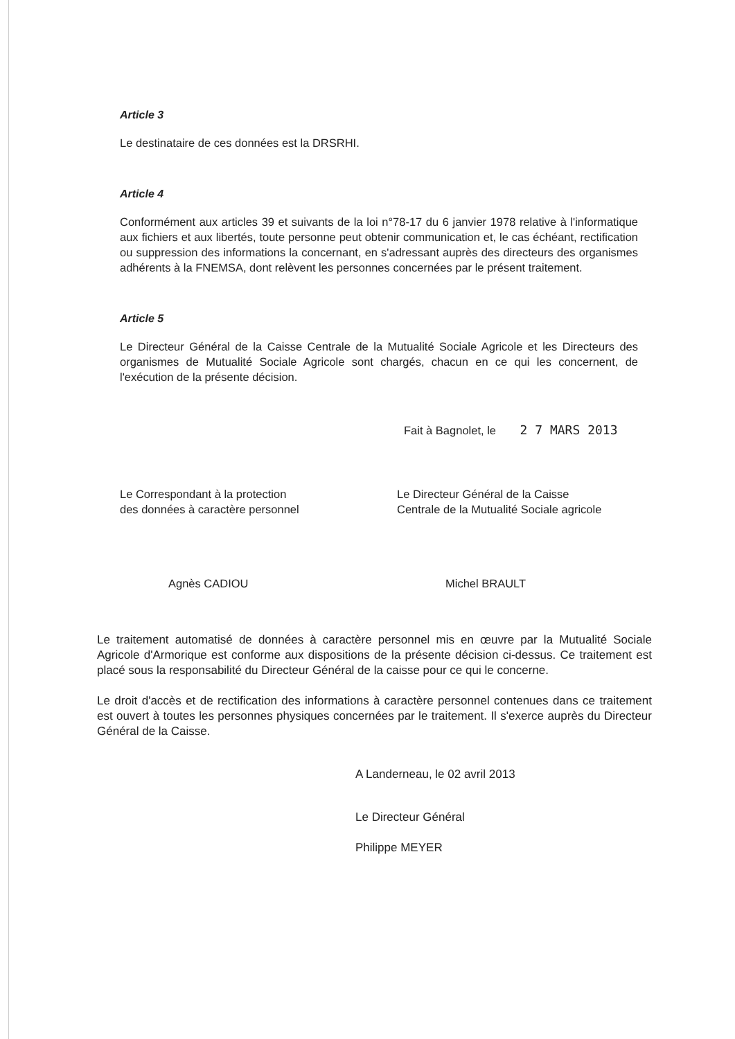Article 3
Le destinataire de ces données est la DRSRHI.
Article 4
Conformément aux articles 39 et suivants de la loi n°78-17 du 6 janvier 1978 relative à l'informatique aux fichiers et aux libertés, toute personne peut obtenir communication et, le cas échéant, rectification ou suppression des informations la concernant, en s'adressant auprès des directeurs des organismes adhérents à la FNEMSA, dont relèvent les personnes concernées par le présent traitement.
Article 5
Le Directeur Général de la Caisse Centrale de la Mutualité Sociale Agricole et les Directeurs des organismes de Mutualité Sociale Agricole sont chargés, chacun en ce qui les concernent, de l'exécution de la présente décision.
Fait à Bagnolet, le 2 7 MARS 2013
Le Correspondant à la protection
des données à caractère personnel
Agnès CADIOU
Le Directeur Général de la Caisse
Centrale de la Mutualité Sociale agricole
Michel BRAULT
Le traitement automatisé de données à caractère personnel mis en œuvre par la Mutualité Sociale Agricole d'Armorique est conforme aux dispositions de la présente décision ci-dessus. Ce traitement est placé sous la responsabilité du Directeur Général de la caisse pour ce qui le concerne.
Le droit d'accès et de rectification des informations à caractère personnel contenues dans ce traitement est ouvert à toutes les personnes physiques concernées par le traitement. Il s'exerce auprès du Directeur Général de la Caisse.
A Landerneau, le 02 avril 2013
Le Directeur Général
Philippe MEYER